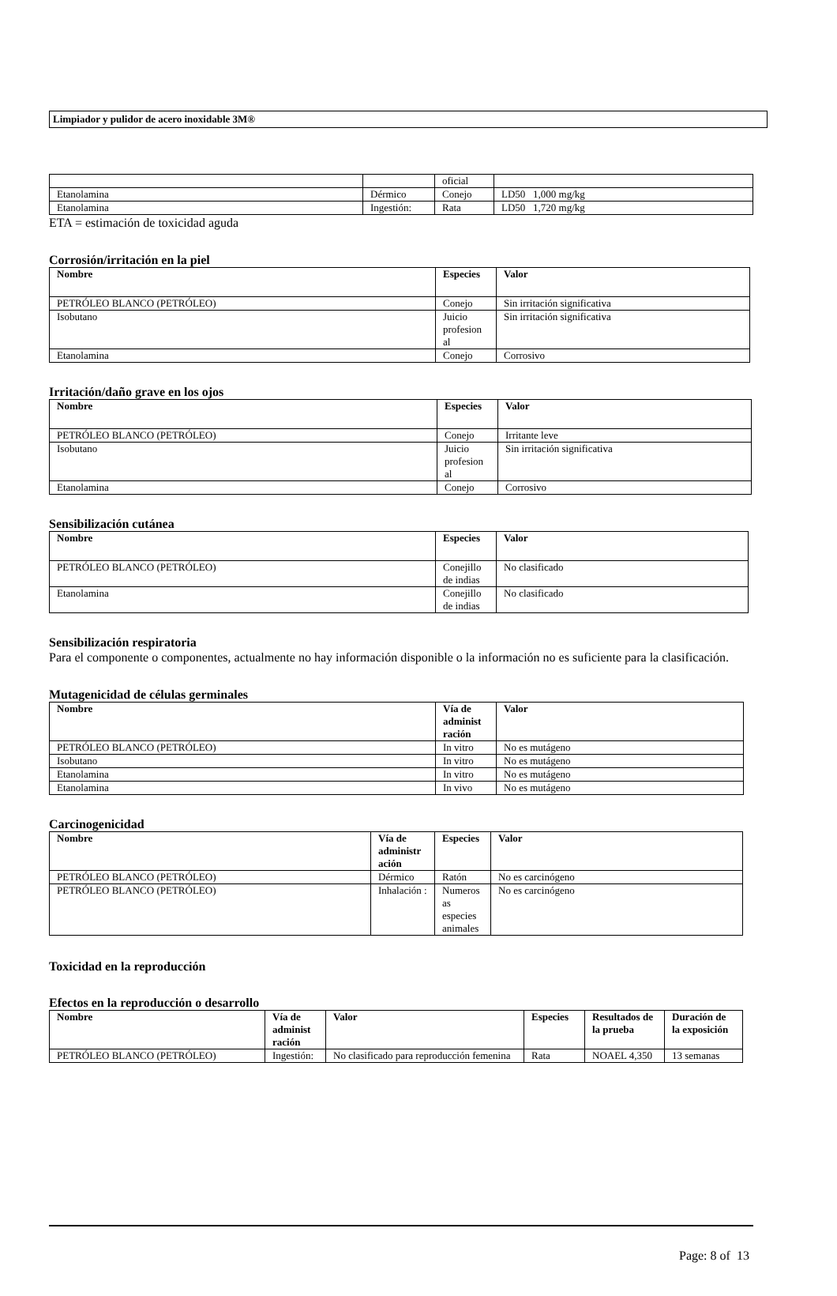Limpiador y pulidor de acero inoxidable 3M®
| | | oficial | |
| Etanolamina | Dérmico | Conejo | LD50 1,000 mg/kg |
| Etanolamina | Ingestión: | Rata | LD50 1,720 mg/kg |
ETA = estimación de toxicidad aguda
Corrosión/irritación en la piel
| Nombre | Especies | Valor |
| --- | --- | --- |
| PETRÓLEO BLANCO (PETRÓLEO) | Conejo | Sin irritación significativa |
| Isobutano | Juicio profesion al | Sin irritación significativa |
| Etanolamina | Conejo | Corrosivo |
Irritación/daño grave en los ojos
| Nombre | Especies | Valor |
| --- | --- | --- |
| PETRÓLEO BLANCO (PETRÓLEO) | Conejo | Irritante leve |
| Isobutano | Juicio profesion al | Sin irritación significativa |
| Etanolamina | Conejo | Corrosivo |
Sensibilización cutánea
| Nombre | Especies | Valor |
| --- | --- | --- |
| PETRÓLEO BLANCO (PETRÓLEO) | Conejillo de indias | No clasificado |
| Etanolamina | Conejillo de indias | No clasificado |
Sensibilización respiratoria
Para el componente o componentes, actualmente no hay información disponible o la información no es suficiente para la clasificación.
Mutagenicidad de células germinales
| Nombre | Vía de administ ración | Valor |
| --- | --- | --- |
| PETRÓLEO BLANCO (PETRÓLEO) | In vitro | No es mutágeno |
| Isobutano | In vitro | No es mutágeno |
| Etanolamina | In vitro | No es mutágeno |
| Etanolamina | In vivo | No es mutágeno |
Carcinogenicidad
| Nombre | Vía de administr ación | Especies | Valor |
| --- | --- | --- | --- |
| PETRÓLEO BLANCO (PETRÓLEO) | Dérmico | Ratón | No es carcinógeno |
| PETRÓLEO BLANCO (PETRÓLEO) | Inhalación : | Numeros as especies animales | No es carcinógeno |
Toxicidad en la reproducción
Efectos en la reproducción o desarrollo
| Nombre | Vía de administ ración | Valor | Especies | Resultados de la prueba | Duración de la exposición |
| --- | --- | --- | --- | --- | --- |
| PETRÓLEO BLANCO (PETRÓLEO) | Ingestión: | No clasificado para reproducción femenina | Rata | NOAEL 4,350 | 13 semanas |
Page: 8 of 13